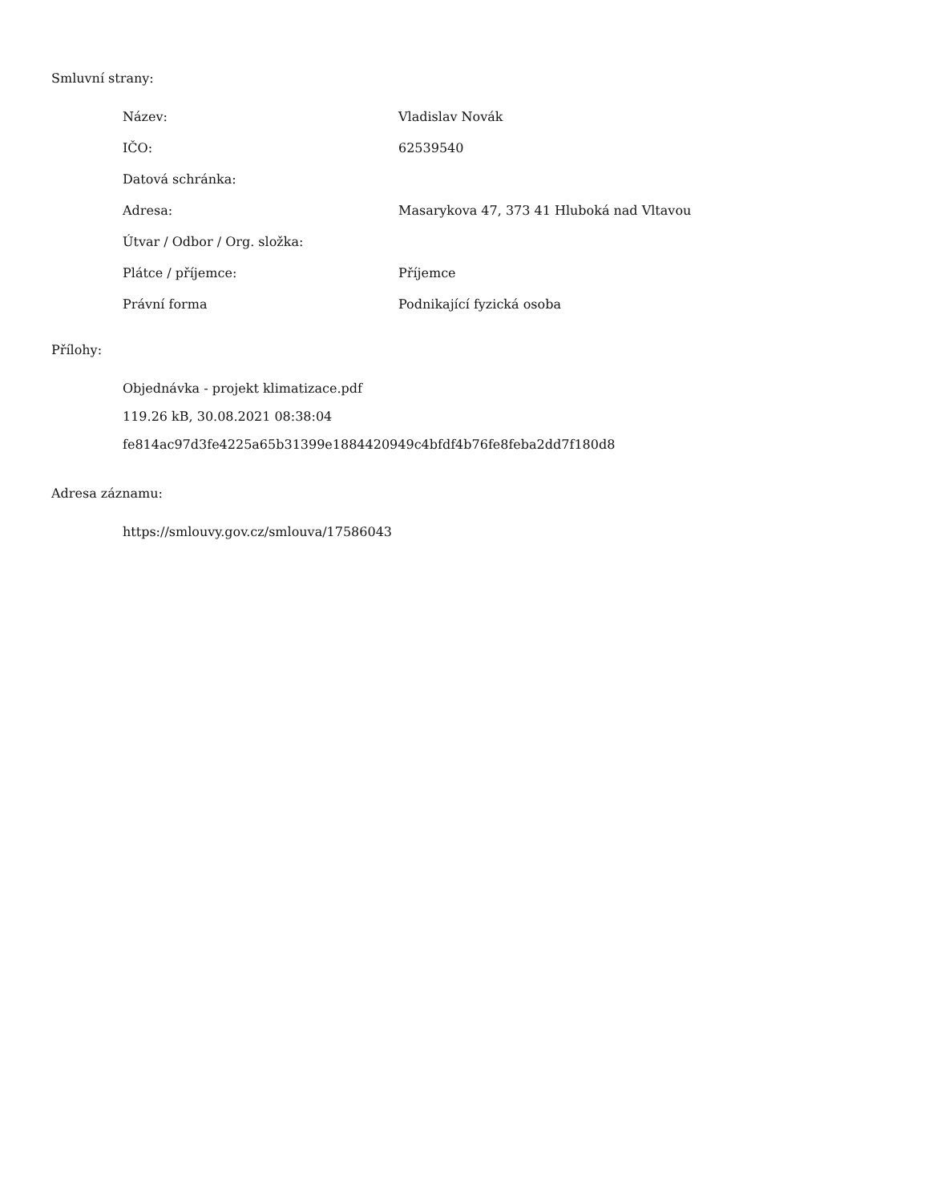Smluvní strany:
| Název: | Vladislav Novák |
| IČO: | 62539540 |
| Datová schránka: | |
| Adresa: | Masarykova 47, 373 41 Hluboká nad Vltavou |
| Útvar / Odbor / Org. složka: | |
| Plátce / příjemce: | Příjemce |
| Právní forma | Podnikající fyzická osoba |
Přílohy:
Objednávka - projekt klimatizace.pdf
119.26 kB, 30.08.2021 08:38:04
fe814ac97d3fe4225a65b31399e1884420949c4bfdf4b76fe8feba2dd7f180d8
Adresa záznamu:
https://smlouvy.gov.cz/smlouva/17586043